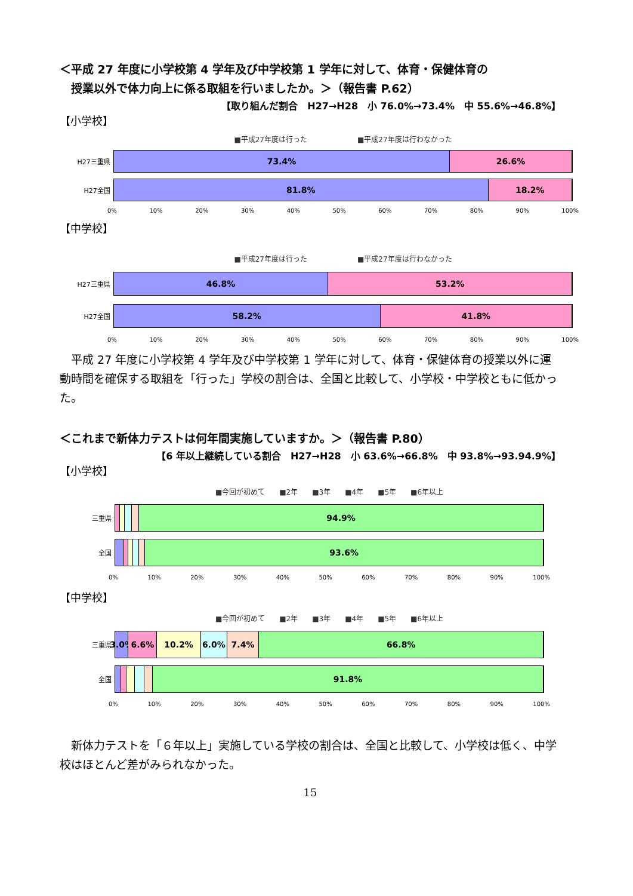＜平成 27 年度に小学校第 4 学年及び中学校第 1 学年に対して、体育・保健体育の
　授業以外で体力向上に係る取組を行いましたか。＞（報告書 P.62）
【取り組んだ割合　H27→H28　小 76.0%→73.4%　中 55.6%→46.8%】
【小学校】
■平成27年度は行った　　　　　　　■平成27年度は行わなかった
H27三重県
73.4% 26.6%
H27全国
81.8% 18.2%
0% 10% 20% 30% 40% 50% 60% 70% 80% 90% 100%
【中学校】
■平成27年度は行った　　　　　　　■平成27年度は行わなかった
H27三重県
46.8% 53.2%
H27全国
58.2% 41.8%
0% 10% 20% 30% 40% 50% 60% 70% 80% 90% 100%
　平成 27 年度に小学校第 4 学年及び中学校第 1 学年に対して、体育・保健体育の授業以外に運動時間を確保する取組を「行った」学校の割合は、全国と比較して、小学校・中学校ともに低かった。
＜これまで新体力テストは何年間実施していますか。＞（報告書 P.80）
【6 年以上継続している割合　H27→H28　小 63.6%→66.8%　中 93.8%→93.94.9%】
【小学校】
■今回が初めて　　■2年　　■3年　　■4年　　■5年　　■6年以上
三重県
94.9%
全国
93.6%
0% 10% 20% 30% 40% 50% 60% 70% 80% 90% 100%
【中学校】
■今回が初めて　　■2年　　■3年　　■4年　　■5年　　■6年以上
三重県
3.0% 6.6% 10.2% 6.0% 7.4% 66.8%
全国
91.8%
0% 10% 20% 30% 40% 50% 60% 70% 80% 90% 100%
　新体力テストを「６年以上」実施している学校の割合は、全国と比較して、小学校は低く、中学校はほとんど差がみられなかった。
15